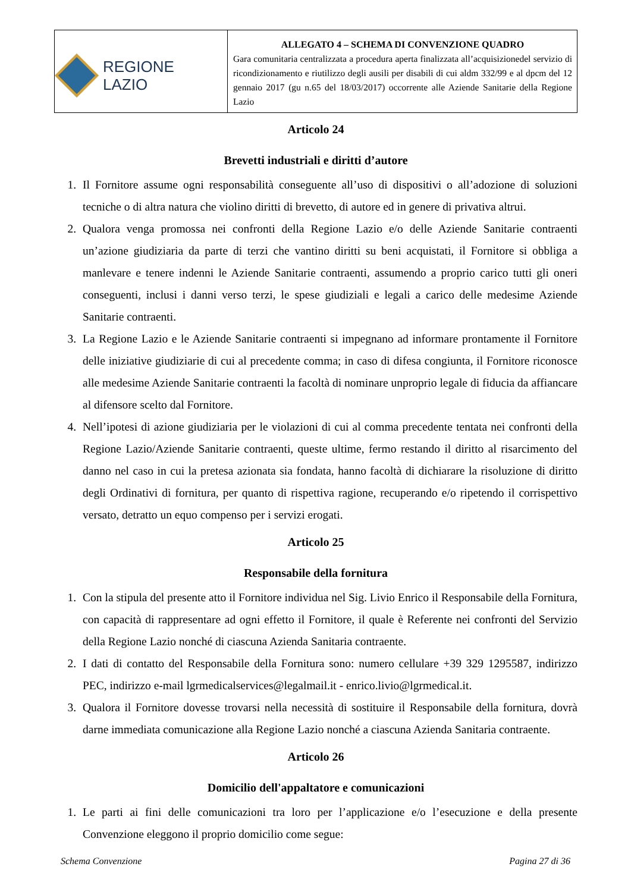| REGIONE LAZIO | ALLEGATO 4 – SCHEMA DI CONVENZIONE QUADRO Gara comunitaria centralizzata a procedura aperta finalizzata all’acquisizionedel servizio di ricondizionamento e riutilizzo degli ausili per disabili di cui aldm 332/99 e al dpcm del 12 gennaio 2017 (gu n.65 del 18/03/2017) occorrente alle Aziende Sanitarie della Regione Lazio |
Articolo 24
Brevetti industriali e diritti d’autore
1. Il Fornitore assume ogni responsabilità conseguente all’uso di dispositivi o all’adozione di soluzioni tecniche o di altra natura che violino diritti di brevetto, di autore ed in genere di privativa altrui.
2. Qualora venga promossa nei confronti della Regione Lazio e/o delle Aziende Sanitarie contraenti un’azione giudiziaria da parte di terzi che vantino diritti su beni acquistati, il Fornitore si obbliga a manlevare e tenere indenni le Aziende Sanitarie contraenti, assumendo a proprio carico tutti gli oneri conseguenti, inclusi i danni verso terzi, le spese giudiziali e legali a carico delle medesime Aziende Sanitarie contraenti.
3. La Regione Lazio e le Aziende Sanitarie contraenti si impegnano ad informare prontamente il Fornitore delle iniziative giudiziarie di cui al precedente comma; in caso di difesa congiunta, il Fornitore riconosce alle medesime Aziende Sanitarie contraenti la facoltà di nominare unproprio legale di fiducia da affiancare al difensore scelto dal Fornitore.
4. Nell’ipotesi di azione giudiziaria per le violazioni di cui al comma precedente tentata nei confronti della Regione Lazio/Aziende Sanitarie contraenti, queste ultime, fermo restando il diritto al risarcimento del danno nel caso in cui la pretesa azionata sia fondata, hanno facoltà di dichiarare la risoluzione di diritto degli Ordinativi di fornitura, per quanto di rispettiva ragione, recuperando e/o ripetendo il corrispettivo versato, detratto un equo compenso per i servizi erogati.
Articolo 25
Responsabile della fornitura
1. Con la stipula del presente atto il Fornitore individua nel Sig. Livio Enrico il Responsabile della Fornitura, con capacità di rappresentare ad ogni effetto il Fornitore, il quale è Referente nei confronti del Servizio della Regione Lazio nonché di ciascuna Azienda Sanitaria contraente.
2. I dati di contatto del Responsabile della Fornitura sono: numero cellulare +39 329 1295587, indirizzo PEC, indirizzo e-mail lgrmedicalservices@legalmail.it - enrico.livio@lgrmedical.it.
3. Qualora il Fornitore dovesse trovarsi nella necessità di sostituire il Responsabile della fornitura, dovrà darne immediata comunicazione alla Regione Lazio nonché a ciascuna Azienda Sanitaria contraente.
Articolo 26
Domicilio dell'appaltatore e comunicazioni
1. Le parti ai fini delle comunicazioni tra loro per l’applicazione e/o l’esecuzione e della presente Convenzione eleggono il proprio domicilio come segue:
Schema Convenzione Pagina 27 di 36